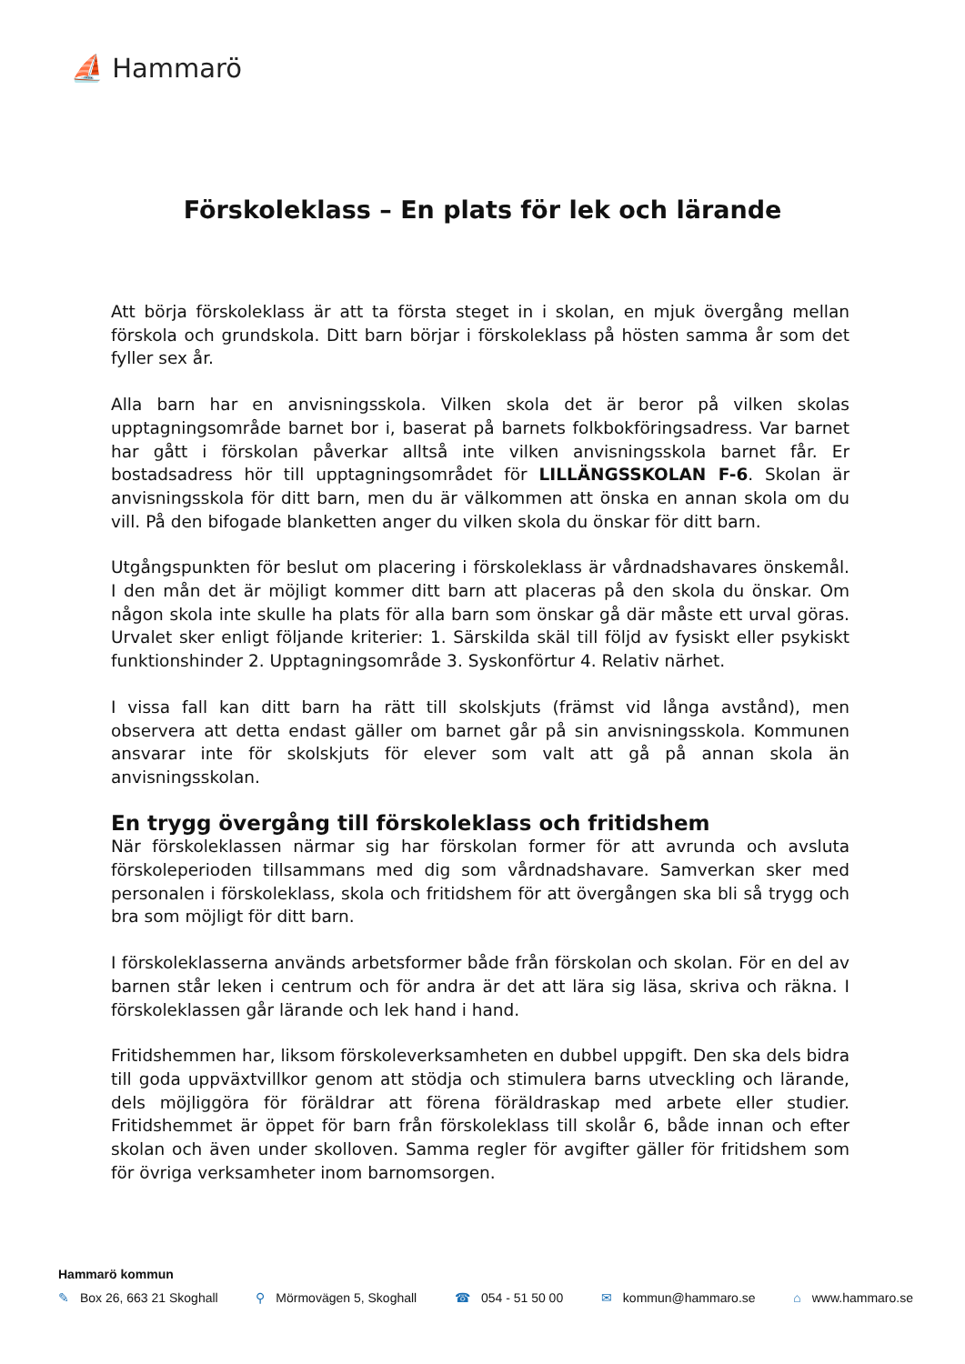⛵ Hammarö
Förskoleklass – En plats för lek och lärande
Att börja förskoleklass är att ta första steget in i skolan, en mjuk övergång mellan förskola och grundskola. Ditt barn börjar i förskoleklass på hösten samma år som det fyller sex år.
Alla barn har en anvisningsskola. Vilken skola det är beror på vilken skolas upptagningsområde barnet bor i, baserat på barnets folkbokföringsadress. Var barnet har gått i förskolan påverkar alltså inte vilken anvisningsskola barnet får. Er bostadsadress hör till upptagningsområdet för LILLÄNGSSKOLAN F-6. Skolan är anvisningsskola för ditt barn, men du är välkommen att önska en annan skola om du vill. På den bifogade blanketten anger du vilken skola du önskar för ditt barn.
Utgångspunkten för beslut om placering i förskoleklass är vårdnadshavares önskemål. I den mån det är möjligt kommer ditt barn att placeras på den skola du önskar. Om någon skola inte skulle ha plats för alla barn som önskar gå där måste ett urval göras. Urvalet sker enligt följande kriterier: 1. Särskilda skäl till följd av fysiskt eller psykiskt funktionshinder 2. Upptagningsområde 3. Syskonförtur 4. Relativ närhet.
I vissa fall kan ditt barn ha rätt till skolskjuts (främst vid långa avstånd), men observera att detta endast gäller om barnet går på sin anvisningsskola. Kommunen ansvarar inte för skolskjuts för elever som valt att gå på annan skola än anvisningsskolan.
En trygg övergång till förskoleklass och fritidshem
När förskoleklassen närmar sig har förskolan former för att avrunda och avsluta förskoleperioden tillsammans med dig som vårdnadshavare. Samverkan sker med personalen i förskoleklass, skola och fritidshem för att övergången ska bli så trygg och bra som möjligt för ditt barn.
I förskoleklasserna används arbetsformer både från förskolan och skolan. För en del av barnen står leken i centrum och för andra är det att lära sig läsa, skriva och räkna. I förskoleklassen går lärande och lek hand i hand.
Fritidshemmen har, liksom förskoleverksamheten en dubbel uppgift. Den ska dels bidra till goda uppväxtvillkor genom att stödja och stimulera barns utveckling och lärande, dels möjliggöra för föräldrar att förena föräldraskap med arbete eller studier. Fritidshemmet är öppet för barn från förskoleklass till skolår 6, både innan och efter skolan och även under skolloven. Samma regler för avgifter gäller för fritidshem som för övriga verksamheter inom barnomsorgen.
Hammarö kommun
✎ Box 26, 663 21 Skoghall ⚲ Mörmovägen 5, Skoghall ☎ 054 - 51 50 00 ✉ kommun@hammaro.se ⌂ www.hammaro.se